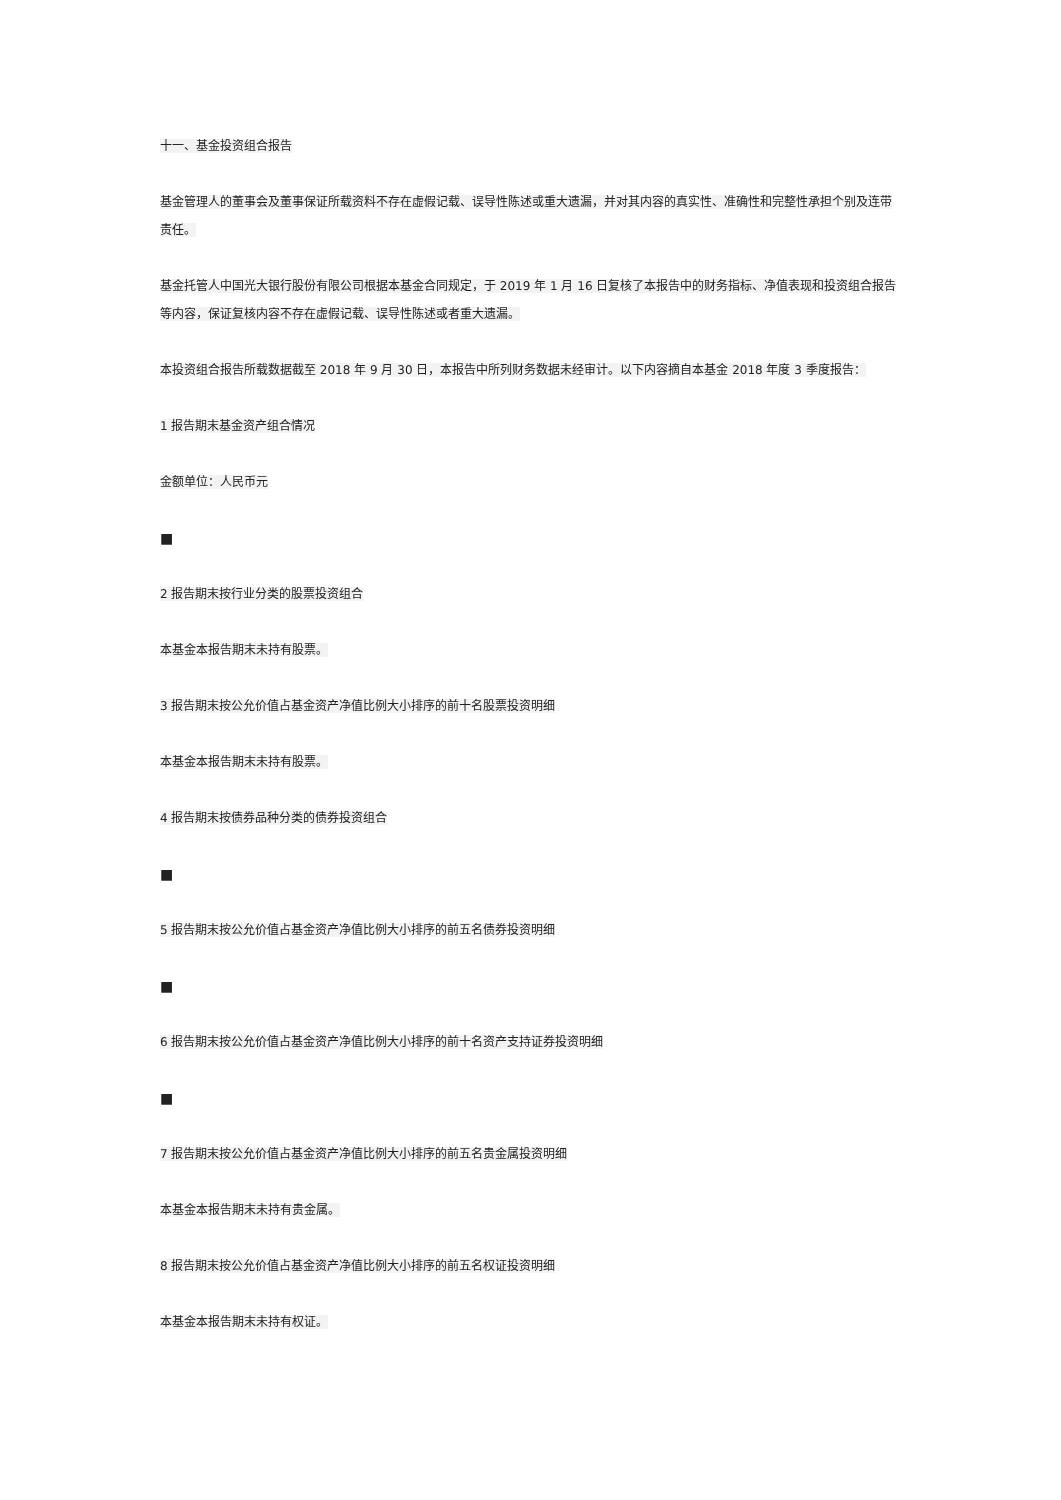十一、基金投资组合报告
基金管理人的董事会及董事保证所载资料不存在虚假记载、误导性陈述或重大遗漏，并对其内容的真实性、准确性和完整性承担个别及连带责任。
基金托管人中国光大银行股份有限公司根据本基金合同规定，于 2019 年 1 月 16 日复核了本报告中的财务指标、净值表现和投资组合报告等内容，保证复核内容不存在虚假记载、误导性陈述或者重大遗漏。
本投资组合报告所载数据截至 2018 年 9 月 30 日，本报告中所列财务数据未经审计。以下内容摘自本基金 2018 年度 3 季度报告：
1 报告期末基金资产组合情况
金额单位：人民币元
■
2 报告期末按行业分类的股票投资组合
本基金本报告期末未持有股票。
3 报告期末按公允价值占基金资产净值比例大小排序的前十名股票投资明细
本基金本报告期末未持有股票。
4 报告期末按债券品种分类的债券投资组合
■
5 报告期末按公允价值占基金资产净值比例大小排序的前五名债券投资明细
■
6 报告期末按公允价值占基金资产净值比例大小排序的前十名资产支持证券投资明细
■
7 报告期末按公允价值占基金资产净值比例大小排序的前五名贵金属投资明细
本基金本报告期末未持有贵金属。
8 报告期末按公允价值占基金资产净值比例大小排序的前五名权证投资明细
本基金本报告期末未持有权证。